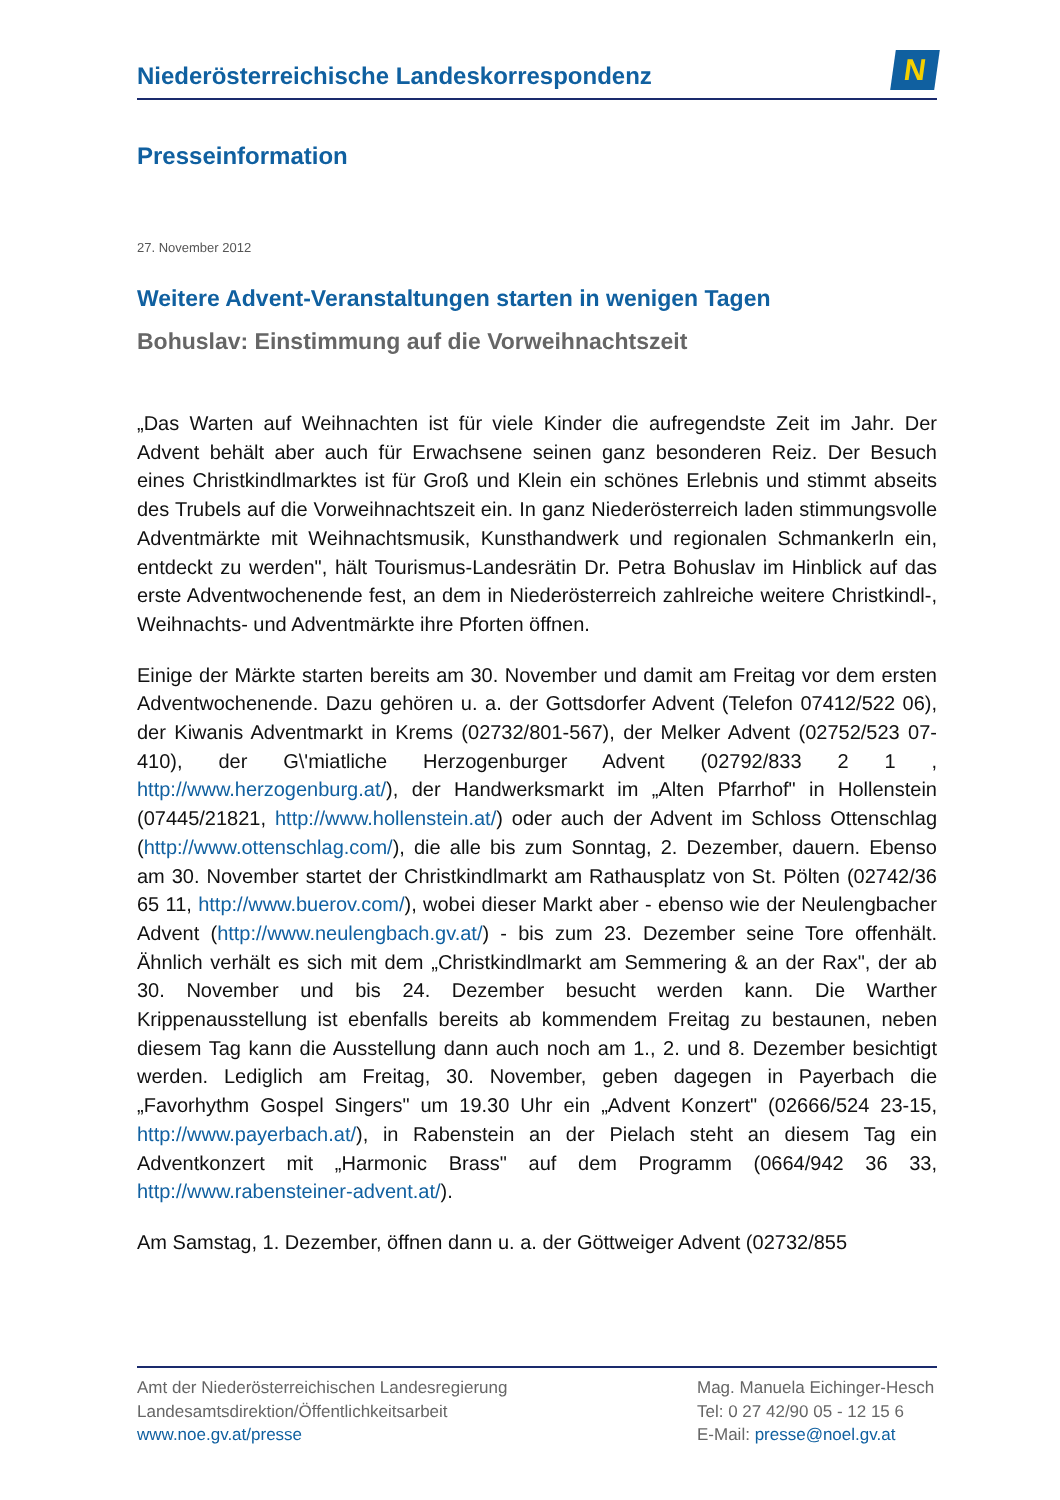Niederösterreichische Landeskorrespondenz
N
Presseinformation
27. November 2012
Weitere Advent-Veranstaltungen starten in wenigen Tagen
Bohuslav: Einstimmung auf die Vorweihnachtszeit
„Das Warten auf Weihnachten ist für viele Kinder die aufregendste Zeit im Jahr. Der Advent behält aber auch für Erwachsene seinen ganz besonderen Reiz. Der Besuch eines Christkindlmarktes ist für Groß und Klein ein schönes Erlebnis und stimmt abseits des Trubels auf die Vorweihnachtszeit ein. In ganz Niederösterreich laden stimmungsvolle Adventmärkte mit Weihnachtsmusik, Kunsthandwerk und regionalen Schmankerln ein, entdeckt zu werden", hält Tourismus-Landesrätin Dr. Petra Bohuslav im Hinblick auf das erste Adventwochenende fest, an dem in Niederösterreich zahlreiche weitere Christkindl-, Weihnachts- und Adventmärkte ihre Pforten öffnen.
Einige der Märkte starten bereits am 30. November und damit am Freitag vor dem ersten Adventwochenende. Dazu gehören u. a. der Gottsdorfer Advent (Telefon 07412/522 06), der Kiwanis Adventmarkt in Krems (02732/801-567), der Melker Advent (02752/523 07-410), der G\'miatliche Herzogenburger Advent (02792/833 2 1 , http://www.herzogenburg.at/), der Handwerksmarkt im „Alten Pfarrhof" in Hollenstein (07445/21821, http://www.hollenstein.at/) oder auch der Advent im Schloss Ottenschlag (http://www.ottenschlag.com/), die alle bis zum Sonntag, 2. Dezember, dauern. Ebenso am 30. November startet der Christkindlmarkt am Rathausplatz von St. Pölten (02742/36 65 11, http://www.buerov.com/), wobei dieser Markt aber - ebenso wie der Neulengbacher Advent (http://www.neulengbach.gv.at/) - bis zum 23. Dezember seine Tore offenhält. Ähnlich verhält es sich mit dem „Christkindlmarkt am Semmering & an der Rax", der ab 30. November und bis 24. Dezember besucht werden kann. Die Warther Krippenausstellung ist ebenfalls bereits ab kommendem Freitag zu bestaunen, neben diesem Tag kann die Ausstellung dann auch noch am 1., 2. und 8. Dezember besichtigt werden. Lediglich am Freitag, 30. November, geben dagegen in Payerbach die „Favorhythm Gospel Singers" um 19.30 Uhr ein „Advent Konzert" (02666/524 23-15, http://www.payerbach.at/), in Rabenstein an der Pielach steht an diesem Tag ein Adventkonzert mit „Harmonic Brass" auf dem Programm (0664/942 36 33, http://www.rabensteiner-advent.at/).
Am Samstag, 1. Dezember, öffnen dann u. a. der Göttweiger Advent (02732/855
Amt der Niederösterreichischen Landesregierung
Landesamtsdirektion/Öffentlichkeitsarbeit
www.noe.gv.at/presse
Mag. Manuela Eichinger-Hesch
Tel: 0 27 42/90 05 - 12 15 6
E-Mail: presse@noel.gv.at